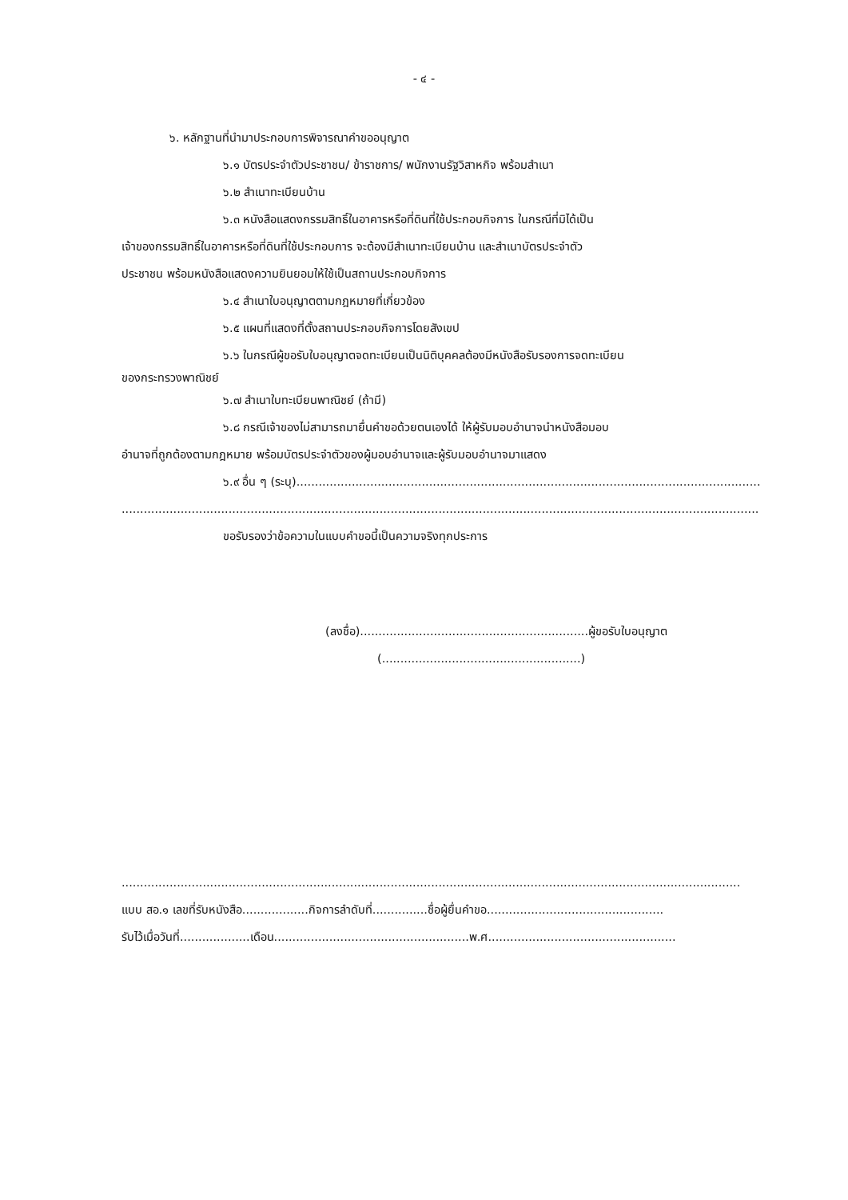- ๔ -
๖. หลักฐานที่นำมาประกอบการพิจารณาคำขออนุญาต
๖.๑ บัตรประจำตัวประชาชน/ ข้าราชการ/ พนักงานรัฐวิสาหกิจ พร้อมสำเนา
๖.๒ สำเนาทะเบียนบ้าน
๖.๓ หนังสือแสดงกรรมสิทธิ์ในอาคารหรือที่ดินที่ใช้ประกอบกิจการ ในกรณีที่มิได้เป็น
เจ้าของกรรมสิทธิ์ในอาคารหรือที่ดินที่ใช้ประกอบการ จะต้องมีสำเนาทะเบียนบ้าน และสำเนาบัตรประจำตัว
ประชาชน พร้อมหนังสือแสดงความยินยอมให้ใช้เป็นสถานประกอบกิจการ
๖.๔ สำเนาใบอนุญาตตามกฎหมายที่เกี่ยวข้อง
๖.๕ แผนที่แสดงที่ตั้งสถานประกอบกิจการโดยสังเขป
๖.๖ ในกรณีผู้ขอรับใบอนุญาตจดทะเบียนเป็นนิติบุคคลต้องมีหนังสือรับรองการจดทะเบียน
ของกระทรวงพาณิชย์
๖.๗ สำเนาใบทะเบียนพาณิชย์ (ถ้ามี)
๖.๘ กรณีเจ้าของไม่สามารถมายื่นคำขอด้วยตนเองได้ ให้ผู้รับมอบอำนาจนำหนังสือมอบ
อำนาจที่ถูกต้องตามกฎหมาย พร้อมบัตรประจำตัวของผู้มอบอำนาจและผู้รับมอบอำนาจมาแสดง
๖.๙ อื่น ๆ (ระบุ)................................................................................................................................
.............................................................................................................................................................................
ขอรับรองว่าข้อความในแบบคำขอนี้เป็นความจริงทุกประการ
(ลงชื่อ)..............................................................ผู้ขอรับใบอนุญาต
(......................................................)
........................................................................................................................................................................
แบบ สอ.๑ เลขที่รับหนังสือ..................กิจการลำดับที่...............ชื่อผู้ยื่นคำขอ................................................
รับไว้เมื่อวันที่...................เดือน.....................................................พ.ศ...................................................